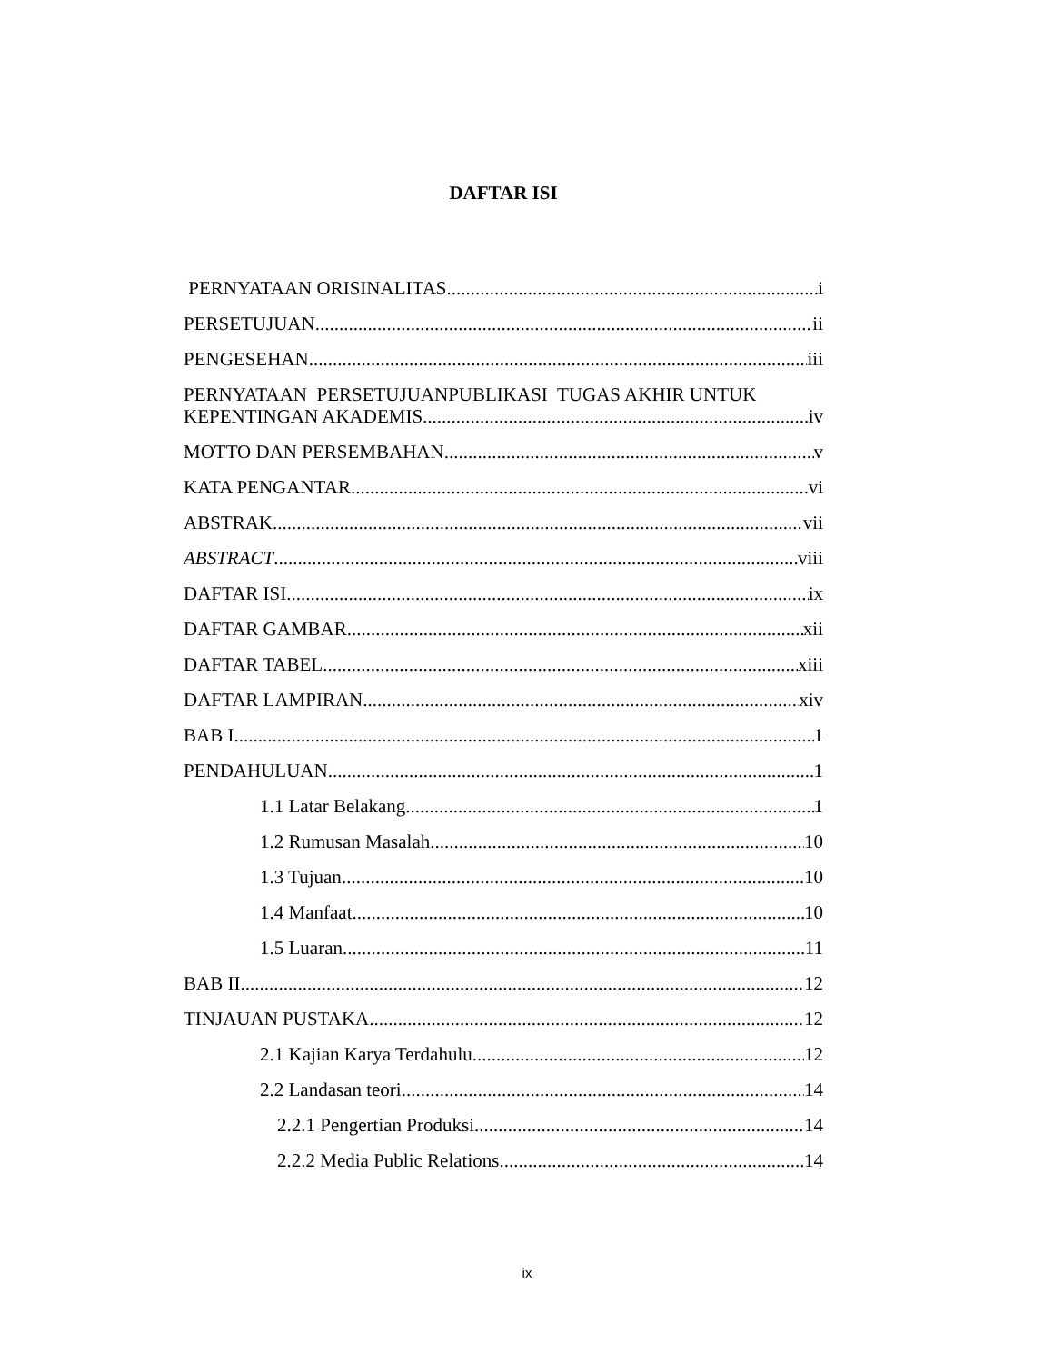DAFTAR ISI
PERNYATAAN ORISINALITAS i
PERSETUJUAN ii
PENGESEHAN iii
PERNYATAAN PERSETUJUANPUBLIKASI TUGAS AKHIR UNTUK
KEPENTINGAN AKADEMIS iv
MOTTO DAN PERSEMBAHAN v
KATA PENGANTAR vi
ABSTRAK vii
ABSTRACT viii
DAFTAR ISI ix
DAFTAR GAMBAR xii
DAFTAR TABEL xiii
DAFTAR LAMPIRAN xiv
BAB I 1
PENDAHULUAN 1
1.1 Latar Belakang 1
1.2 Rumusan Masalah 10
1.3 Tujuan 10
1.4 Manfaat 10
1.5 Luaran 11
BAB II 12
TINJAUAN PUSTAKA 12
2.1 Kajian Karya Terdahulu 12
2.2 Landasan teori 14
2.2.1 Pengertian Produksi 14
2.2.2 Media Public Relations 14
ix